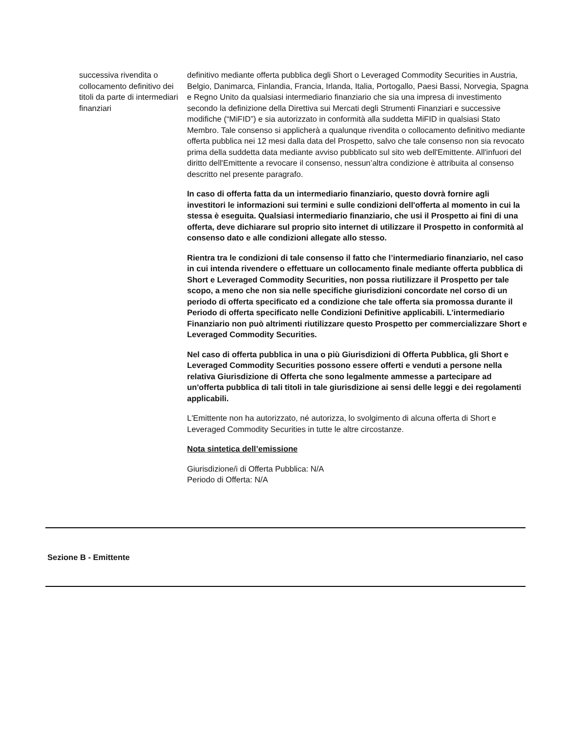successiva rivendita o collocamento definitivo dei titoli da parte di intermediari finanziari
definitivo mediante offerta pubblica degli Short o Leveraged Commodity Securities in Austria, Belgio, Danimarca, Finlandia, Francia, Irlanda, Italia, Portogallo, Paesi Bassi, Norvegia, Spagna e Regno Unito da qualsiasi intermediario finanziario che sia una impresa di investimento secondo la definizione della Direttiva sui Mercati degli Strumenti Finanziari e successive modifiche (“MiFID”) e sia autorizzato in conformità alla suddetta MiFID in qualsiasi Stato Membro. Tale consenso si applicherà a qualunque rivendita o collocamento definitivo mediante offerta pubblica nei 12 mesi dalla data del Prospetto, salvo che tale consenso non sia revocato prima della suddetta data mediante avviso pubblicato sul sito web dell'Emittente. All'infuori del diritto dell'Emittente a revocare il consenso, nessun’altra condizione è attribuita al consenso descritto nel presente paragrafo.
In caso di offerta fatta da un intermediario finanziario, questo dovrà fornire agli investitori le informazioni sui termini e sulle condizioni dell'offerta al momento in cui la stessa è eseguita. Qualsiasi intermediario finanziario, che usi il Prospetto ai fini di una offerta, deve dichiarare sul proprio sito internet di utilizzare il Prospetto in conformità al consenso dato e alle condizioni allegate allo stesso.
Rientra tra le condizioni di tale consenso il fatto che l’intermediario finanziario, nel caso in cui intenda rivendere o effettuare un collocamento finale mediante offerta pubblica di Short e Leveraged Commodity Securities, non possa riutilizzare il Prospetto per tale scopo, a meno che non sia nelle specifiche giurisdizioni concordate nel corso di un periodo di offerta specificato ed a condizione che tale offerta sia promossa durante il Periodo di offerta specificato nelle Condizioni Definitive applicabili. L’intermediario Finanziario non può altrimenti riutilizzare questo Prospetto per commercializzare Short e Leveraged Commodity Securities.
Nel caso di offerta pubblica in una o più Giurisdizioni di Offerta Pubblica, gli Short e Leveraged Commodity Securities possono essere offerti e venduti a persone nella relativa Giurisdizione di Offerta che sono legalmente ammesse a partecipare ad un'offerta pubblica di tali titoli in tale giurisdizione ai sensi delle leggi e dei regolamenti applicabili.
L'Emittente non ha autorizzato, né autorizza, lo svolgimento di alcuna offerta di Short e Leveraged Commodity Securities in tutte le altre circostanze.
Nota sintetica dell’emissione
Giurisdizione/i di Offerta Pubblica: N/A
Periodo di Offerta: N/A
Sezione B - Emittente